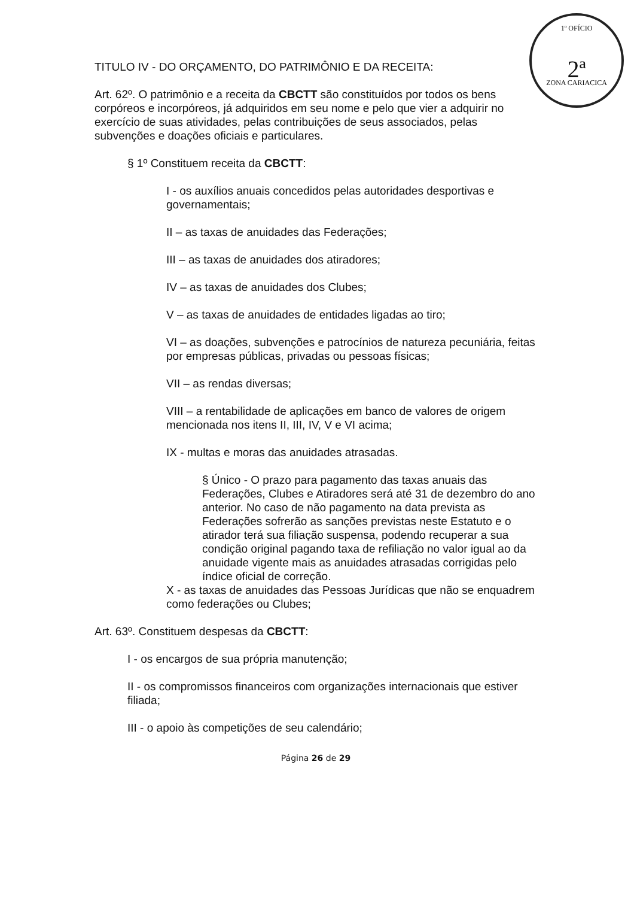1º OFÍCIO
2ª
ZONA CARIACICA
TITULO IV - DO ORÇAMENTO, DO PATRIMÔNIO E DA RECEITA:
Art. 62º. O patrimônio e a receita da CBCTT são constituídos por todos os bens corpóreos e incorpóreos, já adquiridos em seu nome e pelo que vier a adquirir no exercício de suas atividades, pelas contribuições de seus associados, pelas subvenções e doações oficiais e particulares.
§ 1º Constituem receita da CBCTT:
I - os auxílios anuais concedidos pelas autoridades desportivas e governamentais;
II – as taxas de anuidades das Federações;
III – as taxas de anuidades dos atiradores;
IV – as taxas de anuidades dos Clubes;
V – as taxas de anuidades de entidades ligadas ao tiro;
VI – as doações, subvenções e patrocínios de natureza pecuniária, feitas por empresas públicas, privadas ou pessoas físicas;
VII – as rendas diversas;
VIII – a rentabilidade de aplicações em banco de valores de origem mencionada nos itens II, III, IV, V e VI acima;
IX - multas e moras das anuidades atrasadas.
§ Único - O prazo para pagamento das taxas anuais das Federações, Clubes e Atiradores será até 31 de dezembro do ano anterior. No caso de não pagamento na data prevista as Federações sofrerão as sanções previstas neste Estatuto e o atirador terá sua filiação suspensa, podendo recuperar a sua condição original pagando taxa de refiliação no valor igual ao da anuidade vigente mais as anuidades atrasadas corrigidas pelo índice oficial de correção.
X - as taxas de anuidades das Pessoas Jurídicas que não se enquadrem como federações ou Clubes;
Art. 63º. Constituem despesas da CBCTT:
I - os encargos de sua própria manutenção;
II - os compromissos financeiros com organizações internacionais que estiver filiada;
III - o apoio às competições de seu calendário;
Página 26 de 29